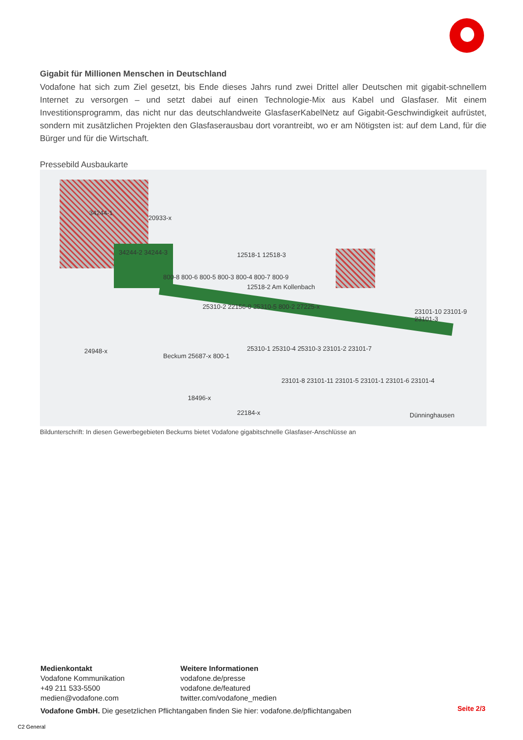Gigabit für Millionen Menschen in Deutschland
Vodafone hat sich zum Ziel gesetzt, bis Ende dieses Jahrs rund zwei Drittel aller Deutschen mit gigabit-schnellem Internet zu versorgen – und setzt dabei auf einen Technologie-Mix aus Kabel und Glasfaser. Mit einem Investitionsprogramm, das nicht nur das deutschlandweite GlasfaserKabelNetz auf Gigabit-Geschwindigkeit aufrüstet, sondern mit zusätzlichen Projekten den Glasfaserausbau dort vorantreibt, wo er am Nötigsten ist: auf dem Land, für die Bürger und für die Wirtschaft.
Pressebild Ausbaukarte
34244-1
20933-x
34244-2 34244-3 12518-1 12518-3
800-8 800-6 800-5 800-3 800-4 800-7 800-9
25310-2 22156-0 25310-5 800-2 27225-x
12518-2 Am Kollenbach
23101-10 23101-9 23101-3
24948-x
Beckum 25687-x 800-1
25310-1 25310-4 25310-3 23101-2 23101-7
23101-8 23101-11 23101-5 23101-1 23101-6 23101-4
18496-x
22184-x Dünninghausen
Bildunterschrift: In diesen Gewerbegebieten Beckums bietet Vodafone gigabitschnelle Glasfaser-Anschlüsse an
Medienkontakt
Vodafone Kommunikation
+49 211 533-5500
medien@vodafone.com
Weitere Informationen
vodafone.de/presse
vodafone.de/featured
twitter.com/vodafone_medien
Vodafone GmbH. Die gesetzlichen Pflichtangaben finden Sie hier: vodafone.de/pflichtangaben
Seite 2/3
C2 General